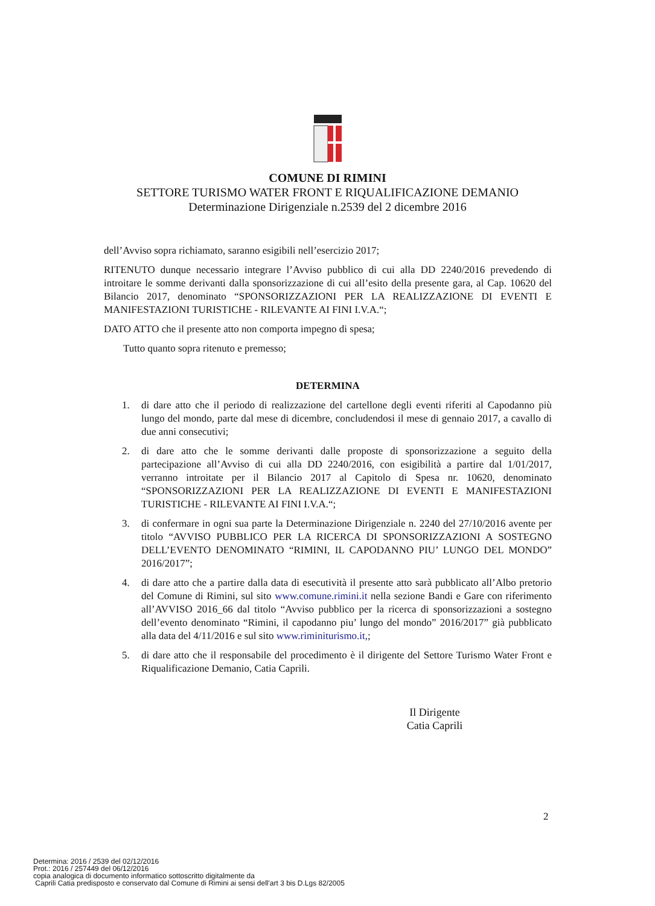COMUNE DI RIMINI
SETTORE TURISMO WATER FRONT E RIQUALIFICAZIONE DEMANIO
Determinazione Dirigenziale n.2539 del 2 dicembre 2016
dell’Avviso sopra richiamato, saranno esigibili nell’esercizio 2017;
RITENUTO dunque necessario integrare l’Avviso pubblico di cui alla DD 2240/2016 prevedendo di introitare le somme derivanti dalla sponsorizzazione di cui all’esito della presente gara, al Cap. 10620 del Bilancio 2017, denominato “SPONSORIZZAZIONI PER LA REALIZZAZIONE DI EVENTI E MANIFESTAZIONI TURISTICHE - RILEVANTE AI FINI I.V.A.“;
DATO ATTO che il presente atto non comporta impegno di spesa;
Tutto quanto sopra ritenuto e premesso;
DETERMINA
1. di dare atto che il periodo di realizzazione del cartellone degli eventi riferiti al Capodanno più lungo del mondo, parte dal mese di dicembre, concludendosi il mese di gennaio 2017, a cavallo di due anni consecutivi;
2. di dare atto che le somme derivanti dalle proposte di sponsorizzazione a seguito della partecipazione all’Avviso di cui alla DD 2240/2016, con esigibilità a partire dal 1/01/2017, verranno introitate per il Bilancio 2017 al Capitolo di Spesa nr. 10620, denominato “SPONSORIZZAZIONI PER LA REALIZZAZIONE DI EVENTI E MANIFESTAZIONI TURISTICHE - RILEVANTE AI FINI I.V.A.“;
3. di confermare in ogni sua parte la Determinazione Dirigenziale n. 2240 del 27/10/2016 avente per titolo “AVVISO PUBBLICO PER LA RICERCA DI SPONSORIZZAZIONI A SOSTEGNO DELL’EVENTO DENOMINATO “RIMINI, IL CAPODANNO PIU’ LUNGO DEL MONDO” 2016/2017”;
4. di dare atto che a partire dalla data di esecutività il presente atto sarà pubblicato all’Albo pretorio del Comune di Rimini, sul sito www.comune.rimini.it nella sezione Bandi e Gare con riferimento all’AVVISO 2016_66 dal titolo “Avviso pubblico per la ricerca di sponsorizzazioni a sostegno dell’evento denominato “Rimini, il capodanno piu’ lungo del mondo” 2016/2017” già pubblicato alla data del 4/11/2016 e sul sito www.riminiturismo.it,;
5. di dare atto che il responsabile del procedimento è il dirigente del Settore Turismo Water Front e Riqualificazione Demanio, Catia Caprili.
Il Dirigente
Catia Caprili
2
Determina: 2016 / 2539 del 02/12/2016
Prot.: 2016 / 257449 del 06/12/2016
copia analogica di documento informatico sottoscritto digitalmente da
Caprili Catia predisposto e conservato dal Comune di Rimini ai sensi dell'art 3 bis D.Lgs 82/2005